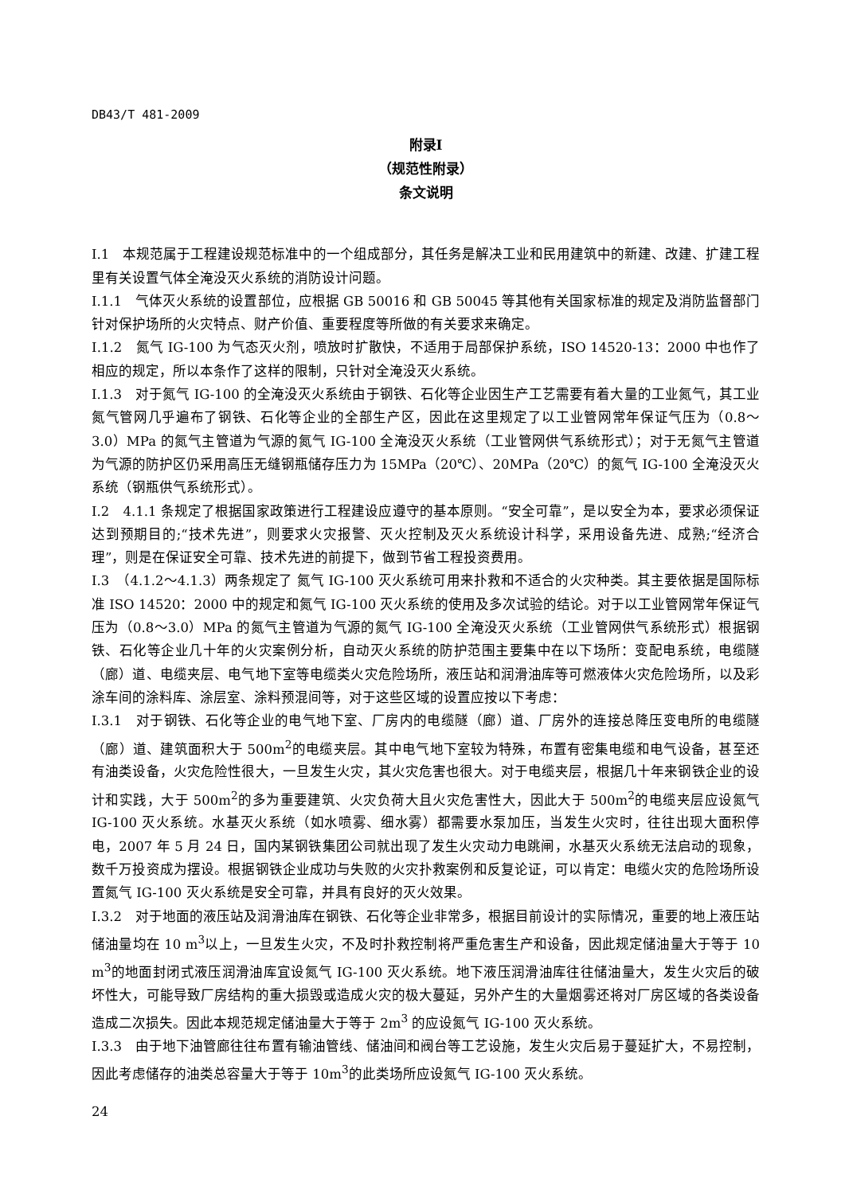DB43/T 481-2009
附录Ⅰ
（规范性附录）
条文说明
I.1　本规范属于工程建设规范标准中的一个组成部分，其任务是解决工业和民用建筑中的新建、改建、扩建工程里有关设置气体全淹没灭火系统的消防设计问题。
Ⅰ.1.1　气体灭火系统的设置部位，应根据 GB 50016 和 GB 50045 等其他有关国家标准的规定及消防监督部门针对保护场所的火灾特点、财产价值、重要程度等所做的有关要求来确定。
Ⅰ.1.2　氮气 IG-100 为气态灭火剂，喷放时扩散快，不适用于局部保护系统，ISO 14520-13：2000 中也作了相应的规定，所以本条作了这样的限制，只针对全淹没灭火系统。
Ⅰ.1.3　对于氮气 IG-100 的全淹没灭火系统由于钢铁、石化等企业因生产工艺需要有着大量的工业氮气，其工业氮气管网几乎遍布了钢铁、石化等企业的全部生产区，因此在这里规定了以工业管网常年保证气压为（0.8～3.0）MPa 的氮气主管道为气源的氮气 IG-100 全淹没灭火系统（工业管网供气系统形式）；对于无氮气主管道为气源的防护区仍采用高压无缝钢瓶储存压力为 15MPa（20℃）、20MPa（20℃）的氮气 IG-100 全淹没灭火系统（钢瓶供气系统形式）。
Ⅰ.2　4.1.1 条规定了根据国家政策进行工程建设应遵守的基本原则。“安全可靠”，是以安全为本，要求必须保证达到预期目的;“技术先进”，则要求火灾报警、灭火控制及灭火系统设计科学，采用设备先进、成熟;“经济合理”，则是在保证安全可靠、技术先进的前提下，做到节省工程投资费用。
I.3　（4.1.2～4.1.3）两条规定了 氮气 IG-100 灭火系统可用来扑救和不适合的火灾种类。其主要依据是国际标准 ISO 14520：2000 中的规定和氮气 IG-100 灭火系统的使用及多次试验的结论。对于以工业管网常年保证气压为（0.8～3.0）MPa 的氮气主管道为气源的氮气 IG-100 全淹没灭火系统（工业管网供气系统形式）根据钢铁、石化等企业几十年的火灾案例分析，自动灭火系统的防护范围主要集中在以下场所：变配电系统，电缆隧（廊）道、电缆夹层、电气地下室等电缆类火灾危险场所，液压站和润滑油库等可燃液体火灾危险场所，以及彩涂车间的涂料库、涂层室、涂料预混间等，对于这些区域的设置应按以下考虑：
I.3.1　对于钢铁、石化等企业的电气地下室、厂房内的电缆隧（廊）道、厂房外的连接总降压变电所的电缆隧（廊）道、建筑面积大于 500m<sup>2</sup>的电缆夹层。其中电气地下室较为特殊，布置有密集电缆和电气设备，甚至还有油类设备，火灾危险性很大，一旦发生火灾，其火灾危害也很大。对于电缆夹层，根据几十年来钢铁企业的设计和实践，大于 500m<sup>2</sup>的多为重要建筑、火灾负荷大且火灾危害性大，因此大于 500m<sup>2</sup>的电缆夹层应设氮气 IG-100 灭火系统。水基灭火系统（如水喷雾、细水雾）都需要水泵加压，当发生火灾时，往往出现大面积停电，2007 年 5 月 24 日，国内某钢铁集团公司就出现了发生火灾动力电跳闸，水基灭火系统无法启动的现象，数千万投资成为摆设。根据钢铁企业成功与失败的火灾扑救案例和反复论证，可以肯定：电缆火灾的危险场所设置氮气 IG-100 灭火系统是安全可靠，并具有良好的灭火效果。
I.3.2　对于地面的液压站及润滑油库在钢铁、石化等企业非常多，根据目前设计的实际情况，重要的地上液压站储油量均在 10 m<sup>3</sup>以上，一旦发生火灾，不及时扑救控制将严重危害生产和设备，因此规定储油量大于等于 10 m<sup>3</sup>的地面封闭式液压润滑油库宜设氮气 IG-100 灭火系统。地下液压润滑油库往往储油量大，发生火灾后的破坏性大，可能导致厂房结构的重大损毁或造成火灾的极大蔓延，另外产生的大量烟雾还将对厂房区域的各类设备造成二次损失。因此本规范规定储油量大于等于 2m<sup>3</sup> 的应设氮气 IG-100 灭火系统。
I.3.3　由于地下油管廊往往布置有输油管线、储油间和阀台等工艺设施，发生火灾后易于蔓延扩大，不易控制，因此考虑储存的油类总容量大于等于 10m<sup>3</sup>的此类场所应设氮气 IG-100 灭火系统。
24